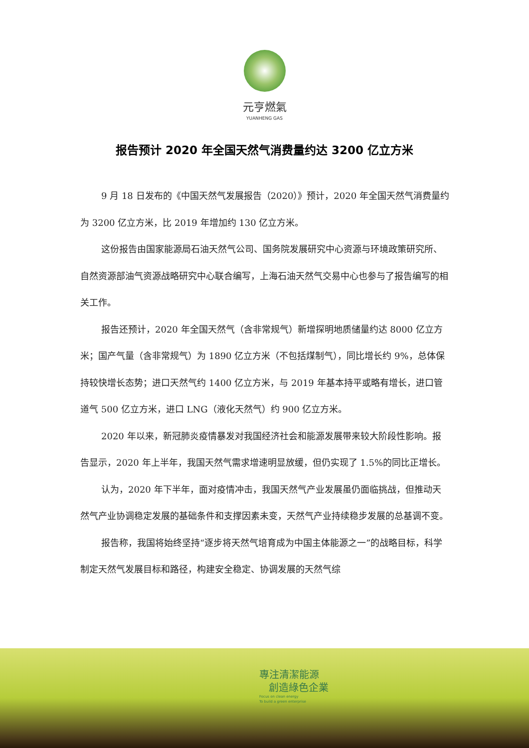元亨燃氣
YUANHENG GAS
报告预计 2020 年全国天然气消费量约达 3200 亿立方米
9 月 18 日发布的《中国天然气发展报告（2020）》预计，2020 年全国天然气消费量约为 3200 亿立方米，比 2019 年增加约 130 亿立方米。
这份报告由国家能源局石油天然气公司、国务院发展研究中心资源与环境政策研究所、自然资源部油气资源战略研究中心联合编写，上海石油天然气交易中心也参与了报告编写的相关工作。
报告还预计，2020 年全国天然气（含非常规气）新增探明地质储量约达 8000 亿立方米；国产气量（含非常规气）为 1890 亿立方米（不包括煤制气），同比增长约 9%，总体保持较快增长态势；进口天然气约 1400 亿立方米，与 2019 年基本持平或略有增长，进口管道气 500 亿立方米，进口 LNG（液化天然气）约 900 亿立方米。
2020 年以来，新冠肺炎疫情暴发对我国经济社会和能源发展带来较大阶段性影响。报告显示，2020 年上半年，我国天然气需求增速明显放缓，但仍实现了 1.5%的同比正增长。
认为，2020 年下半年，面对疫情冲击，我国天然气产业发展虽仍面临挑战，但推动天然气产业协调稳定发展的基础条件和支撑因素未变，天然气产业持续稳步发展的总基调不变。
报告称，我国将始终坚持“逐步将天然气培育成为中国主体能源之一”的战略目标，科学制定天然气发展目标和路径，构建安全稳定、协调发展的天然气综
專注清潔能源
創造綠色企業
Focus on clean energy
To build a green enterprise